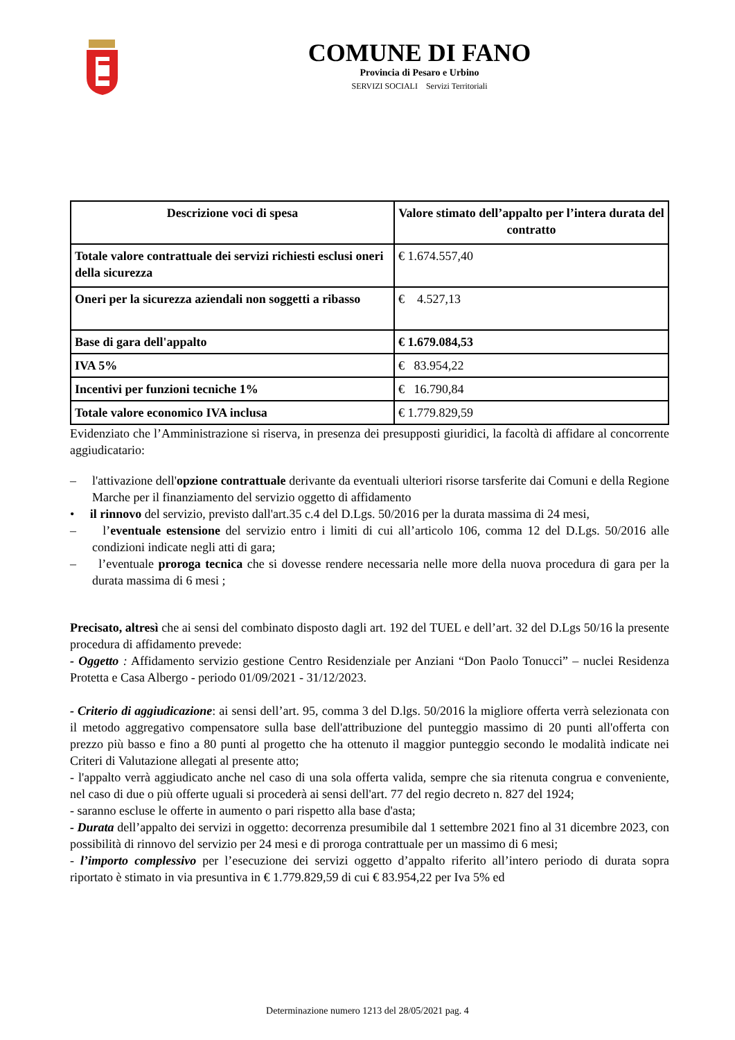COMUNE DI FANO
Provincia di Pesaro e Urbino
SERVIZI SOCIALI Servizi Territoriali
| Descrizione voci di spesa | Valore stimato dell’appalto per l’intera durata del contratto |
| --- | --- |
| Totale valore contrattuale dei servizi richiesti esclusi oneri della sicurezza | € 1.674.557,40 |
| Oneri per la sicurezza aziendali non soggetti a ribasso | € 4.527,13 |
| Base di gara dell'appalto | € 1.679.084,53 |
| IVA 5% | € 83.954,22 |
| Incentivi per funzioni tecniche 1% | € 16.790,84 |
| Totale valore economico IVA inclusa | € 1.779.829,59 |
Evidenziato che l’Amministrazione si riserva, in presenza dei presupposti giuridici, la facoltà di affidare al concorrente aggiudicatario:
– l'attivazione dell'opzione contrattuale derivante da eventuali ulteriori risorse tarsferite dai Comuni e della Regione Marche per il finanziamento del servizio oggetto di affidamento
• il rinnovo del servizio, previsto dall'art.35 c.4 del D.Lgs. 50/2016 per la durata massima di 24 mesi,
– l’eventuale estensione del servizio entro i limiti di cui all’articolo 106, comma 12 del D.Lgs. 50/2016 alle condizioni indicate negli atti di gara;
– l’eventuale proroga tecnica che si dovesse rendere necessaria nelle more della nuova procedura di gara per la durata massima di 6 mesi ;
Precisato, altresì che ai sensi del combinato disposto dagli art. 192 del TUEL e dell’art. 32 del D.Lgs 50/16 la presente procedura di affidamento prevede:
- Oggetto : Affidamento servizio gestione Centro Residenziale per Anziani “Don Paolo Tonucci” – nuclei Residenza Protetta e Casa Albergo - periodo 01/09/2021 - 31/12/2023.
- Criterio di aggiudicazione: ai sensi dell’art. 95, comma 3 del D.lgs. 50/2016 la migliore offerta verrà selezionata con il metodo aggregativo compensatore sulla base dell'attribuzione del punteggio massimo di 20 punti all'offerta con prezzo più basso e fino a 80 punti al progetto che ha ottenuto il maggior punteggio secondo le modalità indicate nei Criteri di Valutazione allegati al presente atto;
- l'appalto verrà aggiudicato anche nel caso di una sola offerta valida, sempre che sia ritenuta congrua e conveniente, nel caso di due o più offerte uguali si procederà ai sensi dell'art. 77 del regio decreto n. 827 del 1924;
- saranno escluse le offerte in aumento o pari rispetto alla base d'asta;
- Durata dell’appalto dei servizi in oggetto: decorrenza presumibile dal 1 settembre 2021 fino al 31 dicembre 2023, con possibilità di rinnovo del servizio per 24 mesi e di proroga contrattuale per un massimo di 6 mesi;
- l’importo complessivo per l’esecuzione dei servizi oggetto d’appalto riferito all’intero periodo di durata sopra riportato è stimato in via presuntiva in € 1.779.829,59 di cui € 83.954,22 per Iva 5% ed
Determinazione numero 1213 del 28/05/2021 pag. 4